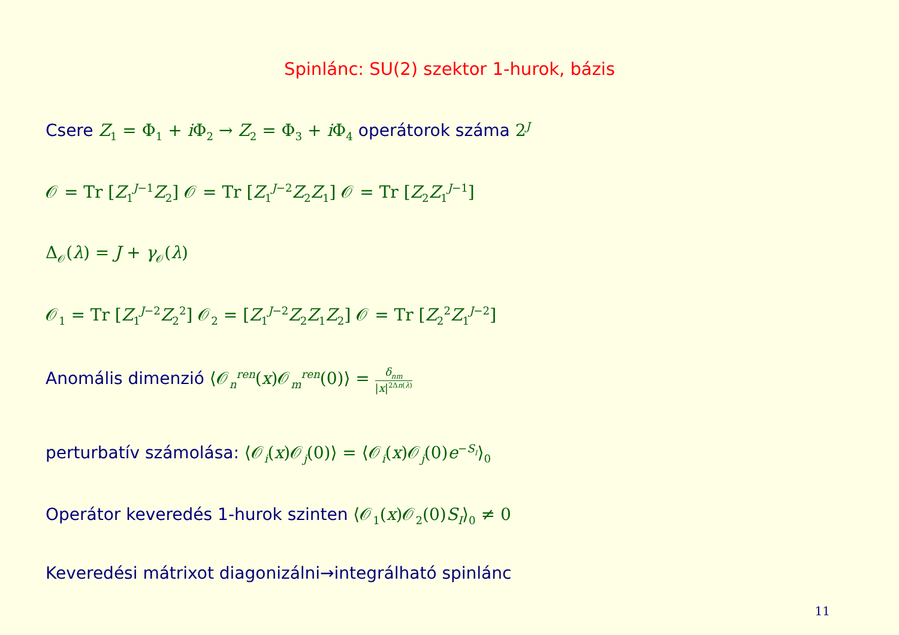Spinlánc: SU(2) szektor 1-hurok, bázis
Csere Z<sub>1</sub> = Φ<sub>1</sub> + i Φ<sub>2</sub> → Z<sub>2</sub> = Φ<sub>3</sub> + i Φ<sub>4</sub> operátorok száma 2<sup>J</sup>
𝒪 = Tr [Z<sub>1</sub><sup>J−1</sup>Z<sub>2</sub>] 𝒪 = Tr [Z<sub>1</sub><sup>J−2</sup>Z<sub>2</sub>Z<sub>1</sub>] 𝒪 = Tr [Z<sub>2</sub>Z<sub>1</sub><sup>J−1</sup>]
Δ<sub>𝒪</sub>(λ) = J + γ<sub>𝒪</sub>(λ)
𝒪<sub>1</sub> = Tr [Z<sub>1</sub><sup>J−2</sup>Z<sub>2</sub><sup>2</sup>] 𝒪<sub>2</sub> = [Z<sub>1</sub><sup>J−2</sup>Z<sub>2</sub>Z<sub>1</sub>Z<sub>2</sub>] 𝒪 = Tr [Z<sub>2</sub><sup>2</sup>Z<sub>1</sub><sup>J−2</sup>]
Anomális dimenzió ⟨𝒪<sub>n</sub><sup>ren</sup>(x)𝒪<sub>m</sub><sup>ren</sup>(0)⟩ = δ<sub>nm</sub> |x|<sup>2Δn(λ)</sup>
perturbatív számolása: ⟨𝒪<sub>i</sub>(x)𝒪<sub>j</sub>(0)⟩ = ⟨𝒪<sub>i</sub>(x)𝒪<sub>j</sub>(0)e<sup>−S<sub>I</sub></sup>⟩<sub>0</sub>
Operátor keveredés 1-hurok szinten ⟨𝒪<sub>1</sub>(x)𝒪<sub>2</sub>(0)S<sub>I</sub>⟩<sub>0</sub> ≠ 0
Keveredési mátrixot diagonizálni→integrálható spinlánc
11